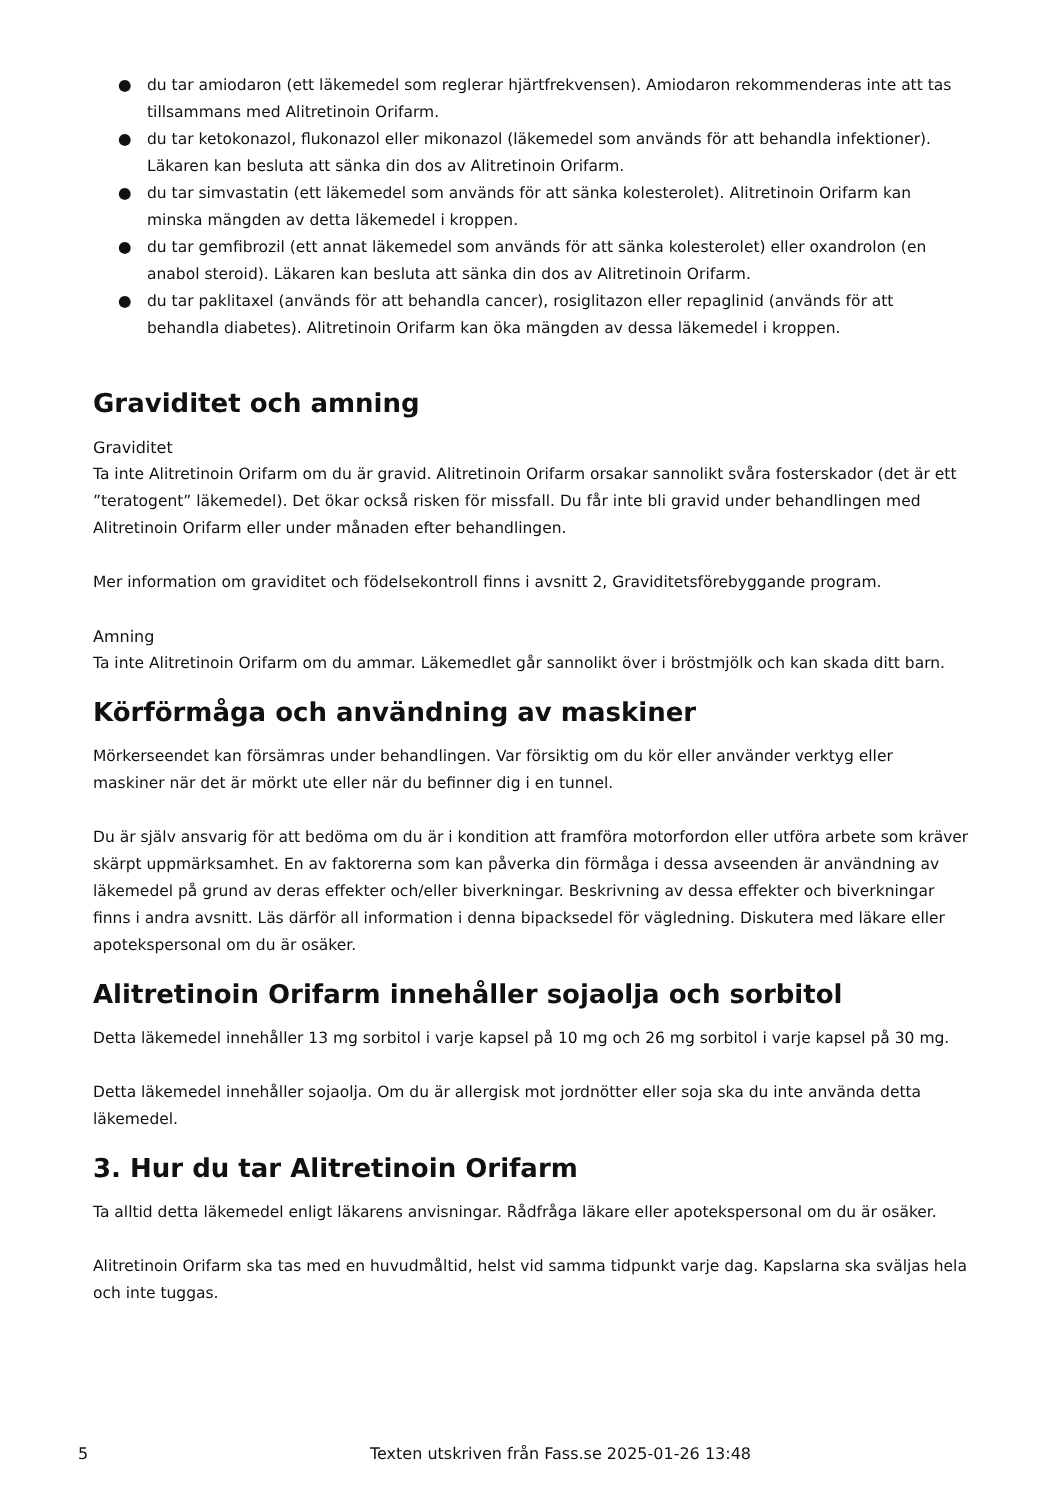● du tar amiodaron (ett läkemedel som reglerar hjärtfrekvensen). Amiodaron rekommenderas inte att tas tillsammans med Alitretinoin Orifarm.
● du tar ketokonazol, flukonazol eller mikonazol (läkemedel som används för att behandla infektioner). Läkaren kan besluta att sänka din dos av Alitretinoin Orifarm.
● du tar simvastatin (ett läkemedel som används för att sänka kolesterolet). Alitretinoin Orifarm kan minska mängden av detta läkemedel i kroppen.
● du tar gemfibrozil (ett annat läkemedel som används för att sänka kolesterolet) eller oxandrolon (en anabol steroid). Läkaren kan besluta att sänka din dos av Alitretinoin Orifarm.
● du tar paklitaxel (används för att behandla cancer), rosiglitazon eller repaglinid (används för att behandla diabetes). Alitretinoin Orifarm kan öka mängden av dessa läkemedel i kroppen.
Graviditet och amning
Graviditet
Ta inte Alitretinoin Orifarm om du är gravid. Alitretinoin Orifarm orsakar sannolikt svåra fosterskador (det är ett ”teratogent” läkemedel). Det ökar också risken för missfall. Du får inte bli gravid under behandlingen med Alitretinoin Orifarm eller under månaden efter behandlingen.
Mer information om graviditet och födelsekontroll finns i avsnitt 2, Graviditetsförebyggande program.
Amning
Ta inte Alitretinoin Orifarm om du ammar. Läkemedlet går sannolikt över i bröstmjölk och kan skada ditt barn.
Körförmåga och användning av maskiner
Mörkerseendet kan försämras under behandlingen. Var försiktig om du kör eller använder verktyg eller maskiner när det är mörkt ute eller när du befinner dig i en tunnel.
Du är själv ansvarig för att bedöma om du är i kondition att framföra motorfordon eller utföra arbete som kräver skärpt uppmärksamhet. En av faktorerna som kan påverka din förmåga i dessa avseenden är användning av läkemedel på grund av deras effekter och/eller biverkningar. Beskrivning av dessa effekter och biverkningar finns i andra avsnitt. Läs därför all information i denna bipacksedel för vägledning. Diskutera med läkare eller apotekspersonal om du är osäker.
Alitretinoin Orifarm innehåller sojaolja och sorbitol
Detta läkemedel innehåller 13 mg sorbitol i varje kapsel på 10 mg och 26 mg sorbitol i varje kapsel på 30 mg.
Detta läkemedel innehåller sojaolja. Om du är allergisk mot jordnötter eller soja ska du inte använda detta läkemedel.
3. Hur du tar Alitretinoin Orifarm
Ta alltid detta läkemedel enligt läkarens anvisningar. Rådfråga läkare eller apotekspersonal om du är osäker.
Alitretinoin Orifarm ska tas med en huvudmåltid, helst vid samma tidpunkt varje dag. Kapslarna ska sväljas hela och inte tuggas.
5 Texten utskriven från Fass.se 2025-01-26 13:48